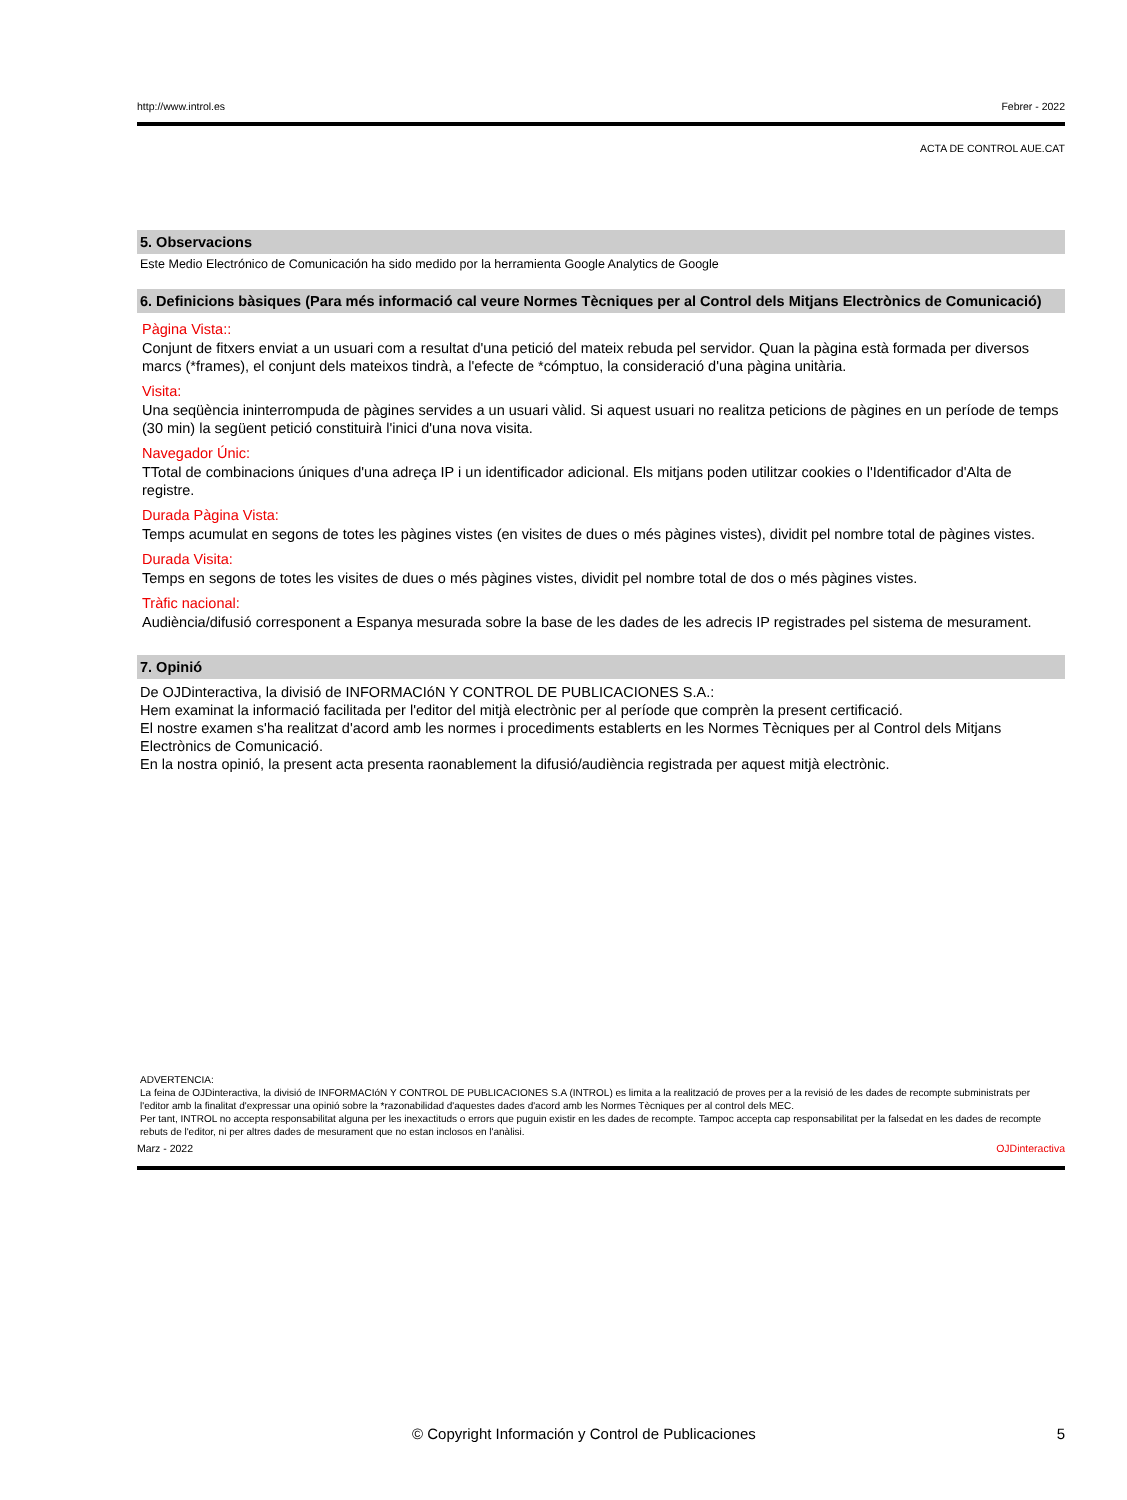http://www.introl.es Febrer - 2022
ACTA DE CONTROL AUE.CAT
5. Observacions
Este Medio Electrónico de Comunicación ha sido medido por la herramienta Google Analytics de Google
6. Definicions bàsiques (Para més informació cal veure Normes Tècniques per al Control dels Mitjans Electrònics de Comunicació)
Pàgina Vista::
Conjunt de fitxers enviat a un usuari com a resultat d'una petició del mateix rebuda pel servidor. Quan la pàgina està formada per diversos marcs (*frames), el conjunt dels mateixos tindrà, a l'efecte de *cómptuo, la consideració d'una pàgina unitària.
Visita:
Una seqüència ininterrompuda de pàgines servides a un usuari vàlid. Si aquest usuari no realitza peticions de pàgines en un període de temps (30 min) la següent petició constituirà l'inici d'una nova visita.
Navegador Únic:
TTotal de combinacions úniques d'una adreça IP i un identificador adicional. Els mitjans poden utilitzar cookies o l'Identificador d'Alta de registre.
Durada Pàgina Vista:
Temps acumulat en segons de totes les pàgines vistes (en visites de dues o més pàgines vistes), dividit pel nombre total de pàgines vistes.
Durada Visita:
Temps en segons de totes les visites de dues o més pàgines vistes, dividit pel nombre total de dos o més pàgines vistes.
Tràfic nacional:
Audiència/difusió corresponent a Espanya mesurada sobre la base de les dades de les adrecis IP registrades pel sistema de mesurament.
7. Opinió
De OJDinteractiva, la divisió de INFORMACIóN Y CONTROL DE PUBLICACIONES S.A.:
Hem examinat la informació facilitada per l'editor del mitjà electrònic per al període que comprèn la present certificació.
El nostre examen s'ha realitzat d'acord amb les normes i procediments establerts en les Normes Tècniques per al Control dels Mitjans Electrònics de Comunicació.
En la nostra opinió, la present acta presenta raonablement la difusió/audiència registrada per aquest mitjà electrònic.
ADVERTENCIA:
La feina de OJDinteractiva, la divisió de INFORMACIóN Y CONTROL DE PUBLICACIONES S.A (INTROL) es limita a la realització de proves per a la revisió de les dades de recompte subministrats per l'editor amb la finalitat d'expressar una opinió sobre la *razonabilidad d'aquestes dades d'acord amb les Normes Tècniques per al control dels MEC.
Per tant, INTROL no accepta responsabilitat alguna per les inexactituds o errors que puguin existir en les dades de recompte. Tampoc accepta cap responsabilitat per la falsedat en les dades de recompte rebuts de l'editor, ni per altres dades de mesurament que no estan inclosos en l'anàlisi.
Marz - 2022 OJDinteractiva
© Copyright Información y Control de Publicaciones 5